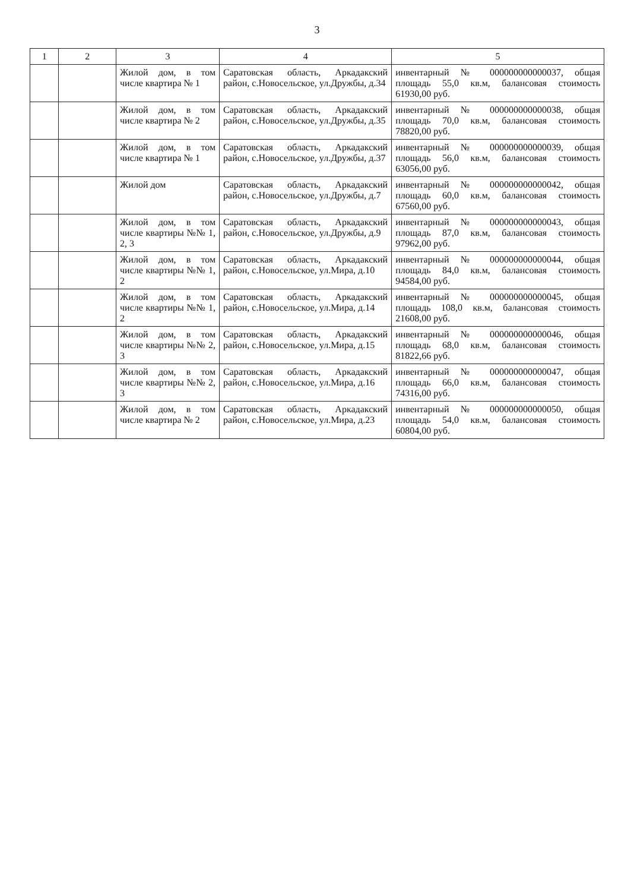3
| 1 | 2 | 3 | 4 | 5 |
| --- | --- | --- | --- | --- |
| | | Жилой дом, в том числе квартира № 1 | Саратовская область, Аркадакский район, с.Новосельское, ул.Дружбы, д.34 | инвентарный № 000000000000037, общая площадь 55,0 кв.м, балансовая стоимость 61930,00 руб. |
| | | Жилой дом, в том числе квартира № 2 | Саратовская область, Аркадакский район, с.Новосельское, ул.Дружбы, д.35 | инвентарный № 000000000000038, общая площадь 70,0 кв.м, балансовая стоимость 78820,00 руб. |
| | | Жилой дом, в том числе квартира № 1 | Саратовская область, Аркадакский район, с.Новосельское, ул.Дружбы, д.37 | инвентарный № 000000000000039, общая площадь 56,0 кв.м, балансовая стоимость 63056,00 руб. |
| | | Жилой дом | Саратовская область, Аркадакский район, с.Новосельское, ул.Дружбы, д.7 | инвентарный № 000000000000042, общая площадь 60,0 кв.м, балансовая стоимость 67560,00 руб. |
| | | Жилой дом, в том числе квартиры №№ 1, 2, 3 | Саратовская область, Аркадакский район, с.Новосельское, ул.Дружбы, д.9 | инвентарный № 000000000000043, общая площадь 87,0 кв.м, балансовая стоимость 97962,00 руб. |
| | | Жилой дом, в том числе квартиры №№ 1, 2 | Саратовская область, Аркадакский район, с.Новосельское, ул.Мира, д.10 | инвентарный № 000000000000044, общая площадь 84,0 кв.м, балансовая стоимость 94584,00 руб. |
| | | Жилой дом, в том числе квартиры №№ 1, 2 | Саратовская область, Аркадакский район, с.Новосельское, ул.Мира, д.14 | инвентарный № 000000000000045, общая площадь 108,0 кв.м, балансовая стоимость 21608,00 руб. |
| | | Жилой дом, в том числе квартиры №№ 2, 3 | Саратовская область, Аркадакский район, с.Новосельское, ул.Мира, д.15 | инвентарный № 000000000000046, общая площадь 68,0 кв.м, балансовая стоимость 81822,66 руб. |
| | | Жилой дом, в том числе квартиры №№ 2, 3 | Саратовская область, Аркадакский район, с.Новосельское, ул.Мира, д.16 | инвентарный № 000000000000047, общая площадь 66,0 кв.м, балансовая стоимость 74316,00 руб. |
| | | Жилой дом, в том числе квартира № 2 | Саратовская область, Аркадакский район, с.Новосельское, ул.Мира, д.23 | инвентарный № 000000000000050, общая площадь 54,0 кв.м, балансовая стоимость 60804,00 руб. |